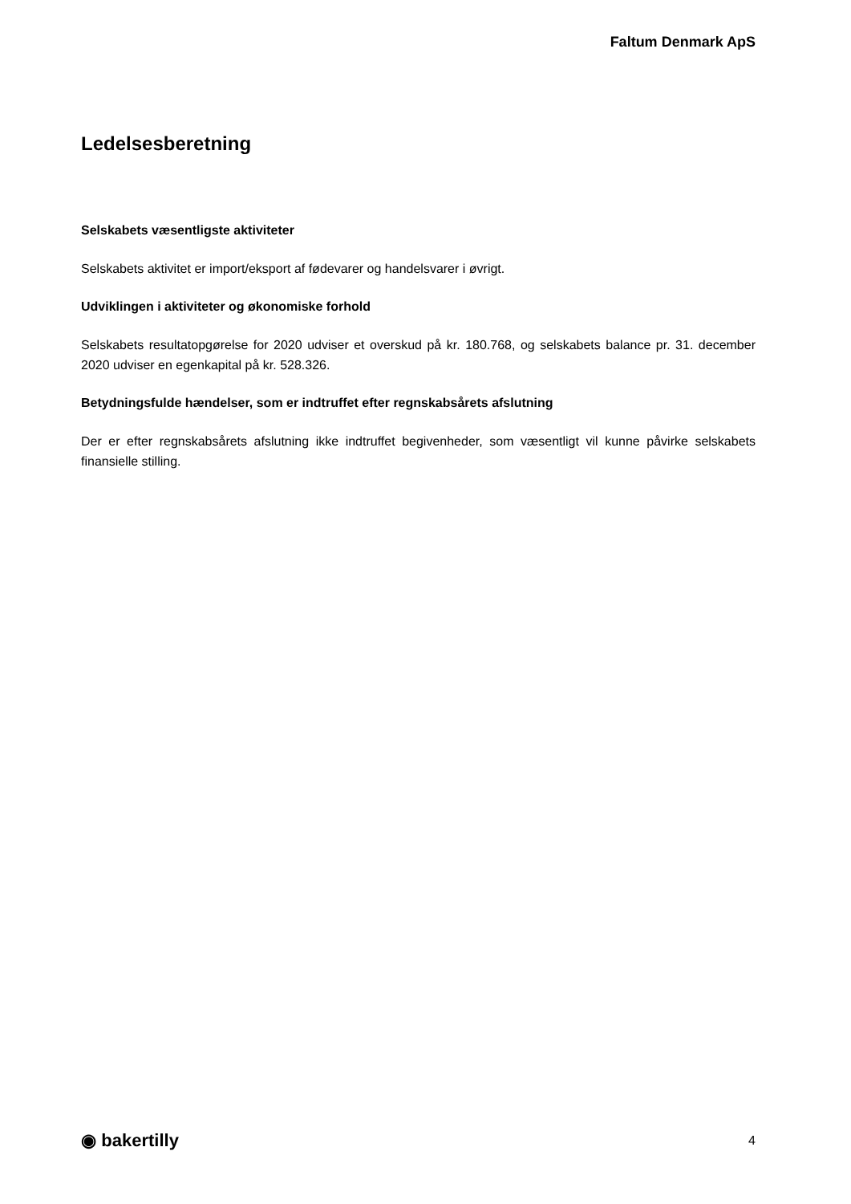Faltum Denmark ApS
Ledelsesberetning
Selskabets væsentligste aktiviteter
Selskabets aktivitet er import/eksport af fødevarer og handelsvarer i øvrigt.
Udviklingen i aktiviteter og økonomiske forhold
Selskabets resultatopgørelse for 2020 udviser et overskud på kr. 180.768, og selskabets balance pr. 31. december 2020 udviser en egenkapital på kr. 528.326.
Betydningsfulde hændelser, som er indtruffet efter regnskabsårets afslutning
Der er efter regnskabsårets afslutning ikke indtruffet begivenheder, som væsentligt vil kunne påvirke selskabets finansielle stilling.
◉ bakertilly 4